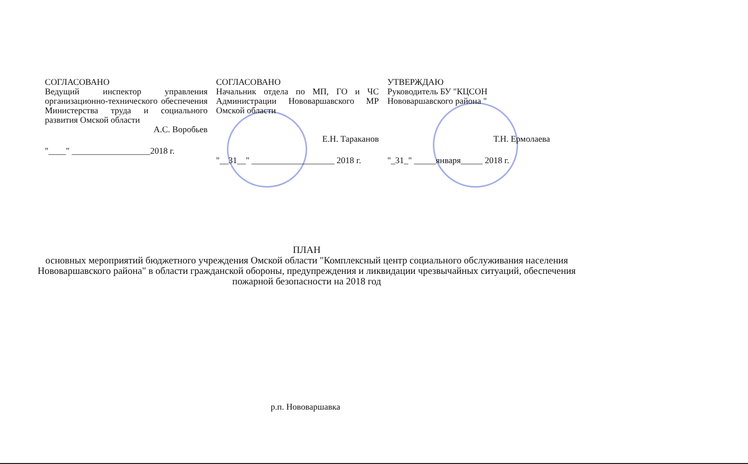СОГЛАСОВАНО
Ведущий инспектор управления организационно-технического обеспечения Министерства труда и социального развития Омской области
А.С. Воробьев
"____" __________________2018 г.
СОГЛАСОВАНО
Начальник отдела по МП, ГО и ЧС Администрации Нововаршавского МР Омской области
Е.Н. Тараканов
"__31__" ___________________ 2018 г.
УТВЕРЖДАЮ
Руководитель БУ "КЦСОН Нововаршавского района "
Т.Н. Ермолаева
"_31_" _____января_____ 2018 г.
ПЛАН
основных мероприятий бюджетного учреждения Омской области "Комплексный центр социального обслуживания населения Нововаршавского района" в области гражданской обороны, предупреждения и ликвидации чрезвычайных ситуаций, обеспечения пожарной безопасности на 2018 год
р.п. Нововаршавка